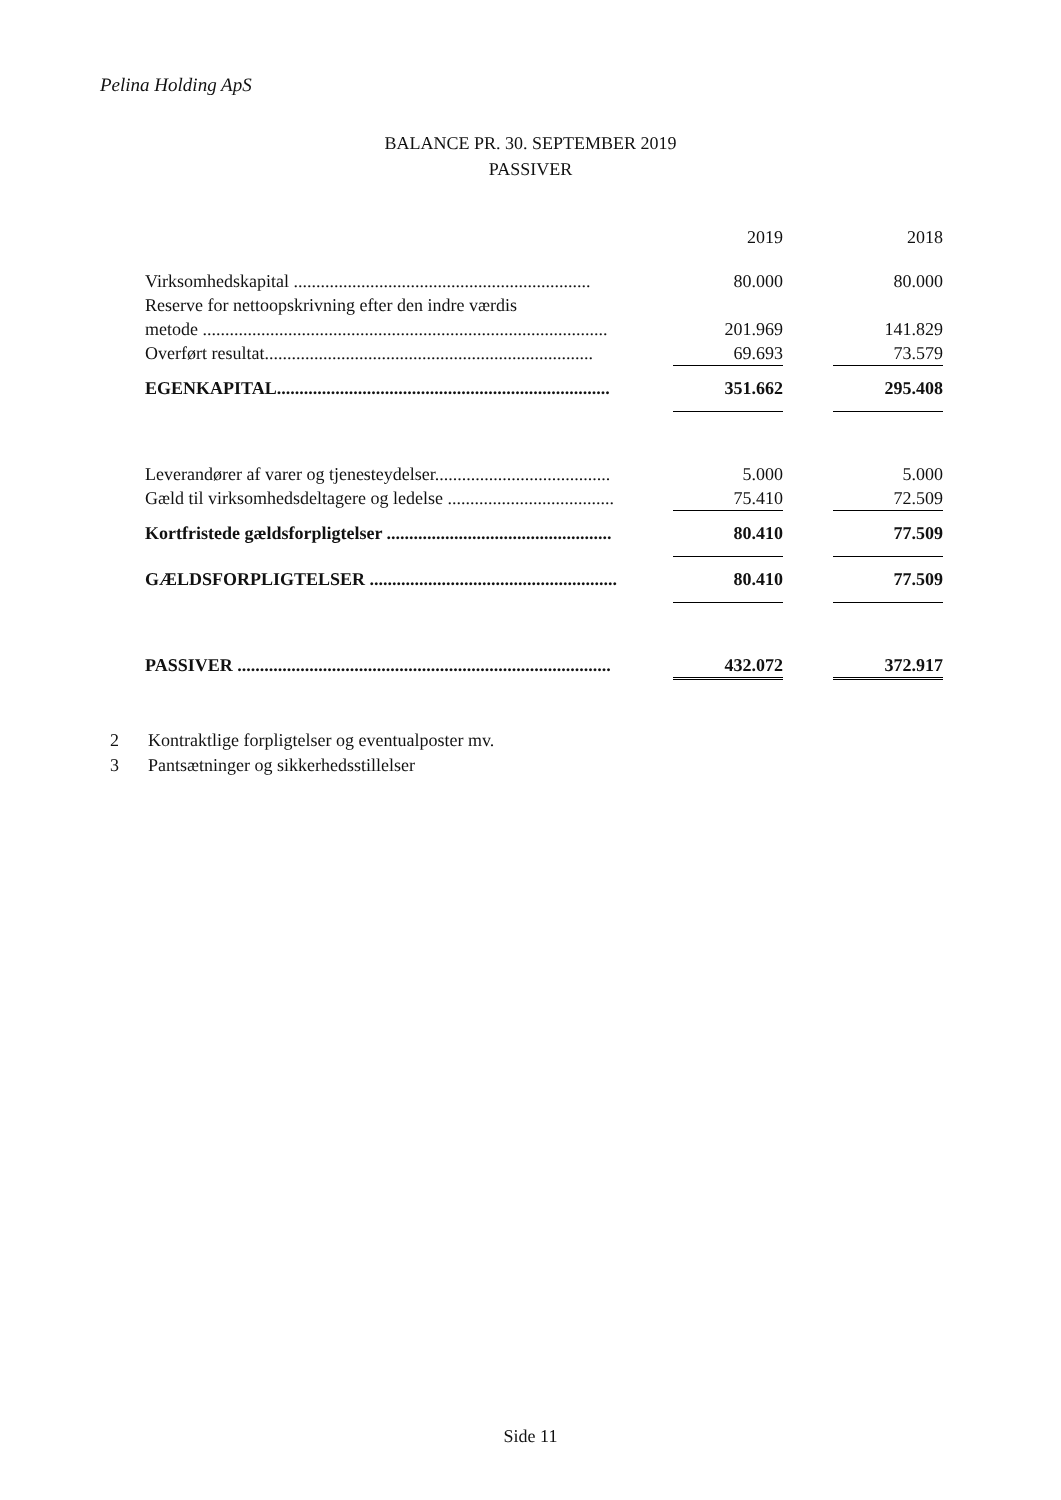Pelina Holding ApS
BALANCE PR. 30. SEPTEMBER 2019
PASSIVER
| | | 2019 | | 2018 |
| Virksomhedskapital .................................................................. | | 80.000 | | 80.000 |
| Reserve for nettoopskrivning efter den indre værdis | | | | |
| metode .......................................................................................... | | 201.969 | | 141.829 |
| Overført resultat......................................................................... | | 69.693 | | 73.579 |
| EGENKAPITAL.......................................................................... | | 351.662 | | 295.408 |
| Leverandører af varer og tjenesteydelser....................................... | | 5.000 | | 5.000 |
| Gæld til virksomhedsdeltagere og ledelse ..................................... | | 75.410 | | 72.509 |
| Kortfristede gældsforpligtelser .................................................. | | 80.410 | | 77.509 |
| GÆLDSFORPLIGTELSER ....................................................... | | 80.410 | | 77.509 |
| PASSIVER ................................................................................... | | 432.072 | | 372.917 |
2 Kontraktlige forpligtelser og eventualposter mv.
3 Pantsætninger og sikkerhedsstillelser
Side 11